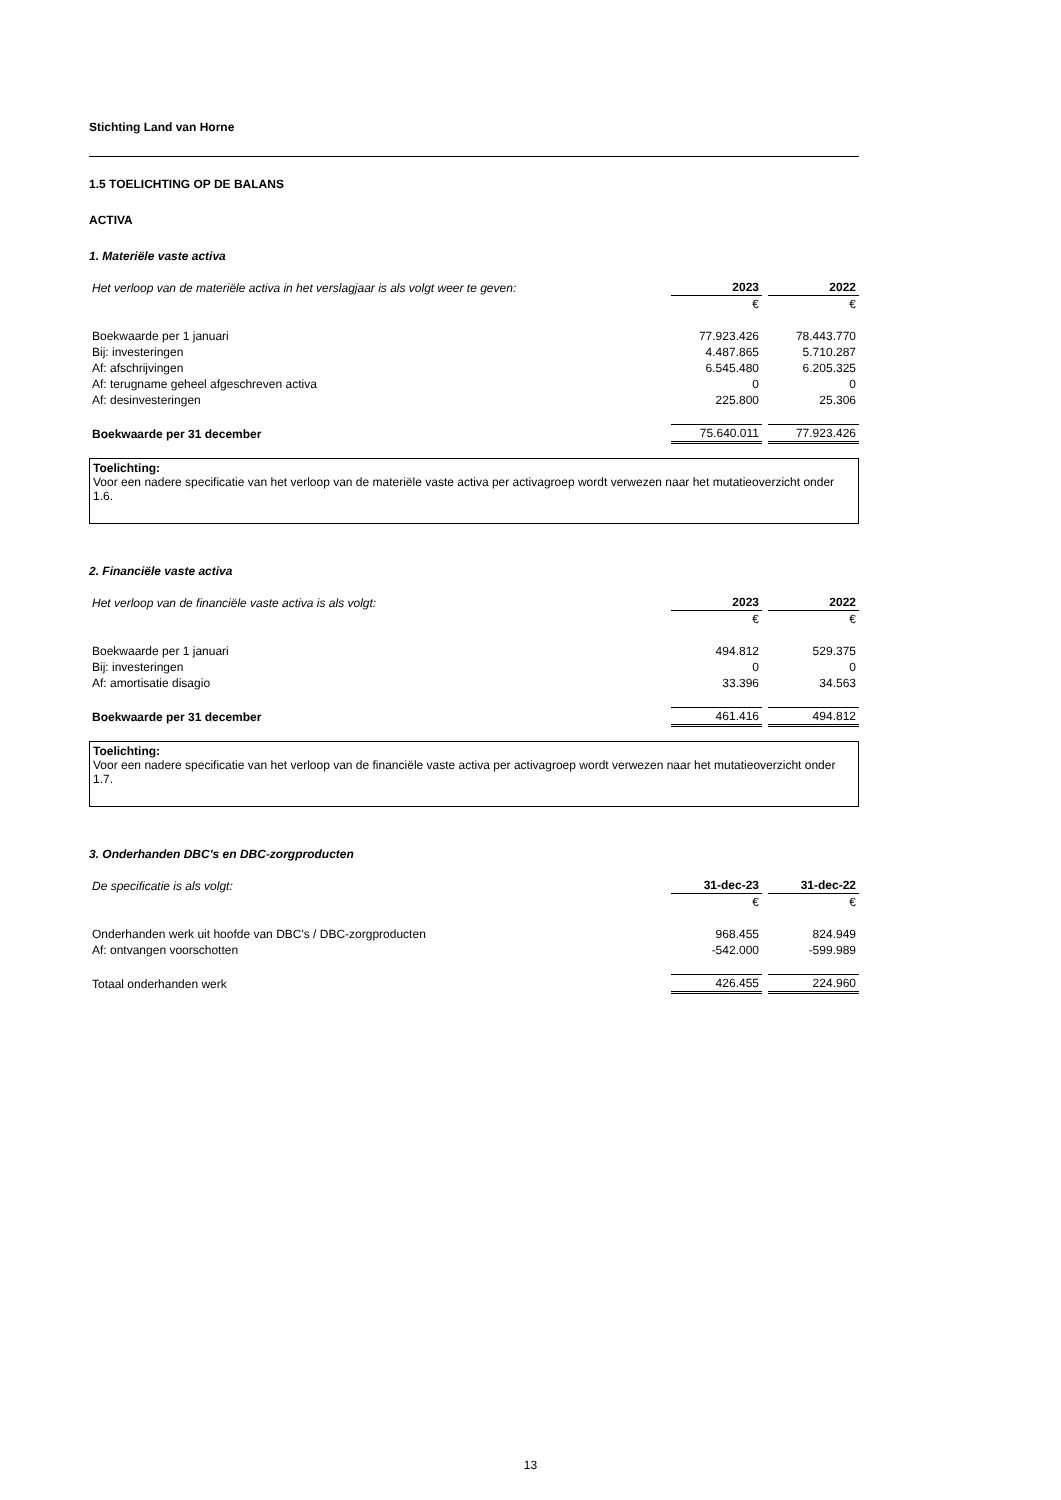Stichting Land van Horne
1.5 TOELICHTING OP DE BALANS
ACTIVA
1. Materiële vaste activa
| Het verloop van de materiële activa in het verslagjaar is als volgt weer te geven: | 2023 | | 2022 |
| | € | | € |
| Boekwaarde per 1 januari | 77.923.426 | | 78.443.770 |
| Bij: investeringen | 4.487.865 | | 5.710.287 |
| Af: afschrijvingen | 6.545.480 | | 6.205.325 |
| Af: terugname geheel afgeschreven activa | 0 | | 0 |
| Af: desinvesteringen | 225.800 | | 25.306 |
| Boekwaarde per 31 december | 75.640.011 | | 77.923.426 |
Toelichting:
Voor een nadere specificatie van het verloop van de materiële vaste activa per activagroep wordt verwezen naar het mutatieoverzicht onder 1.6.
2. Financiële vaste activa
| Het verloop van de financiële vaste activa is als volgt: | 2023 | | 2022 |
| | € | | € |
| Boekwaarde per 1 januari | 494.812 | | 529.375 |
| Bij: investeringen | 0 | | 0 |
| Af: amortisatie disagio | 33.396 | | 34.563 |
| Boekwaarde per 31 december | 461.416 | | 494.812 |
Toelichting:
Voor een nadere specificatie van het verloop van de financiële vaste activa per activagroep wordt verwezen naar het mutatieoverzicht onder 1.7.
3. Onderhanden DBC's en DBC-zorgproducten
| De specificatie is als volgt: | 31-dec-23 | | 31-dec-22 |
| | € | | € |
| Onderhanden werk uit hoofde van DBC's / DBC-zorgproducten | 968.455 | | 824.949 |
| Af: ontvangen voorschotten | -542.000 | | -599.989 |
| Totaal onderhanden werk | 426.455 | | 224.960 |
13